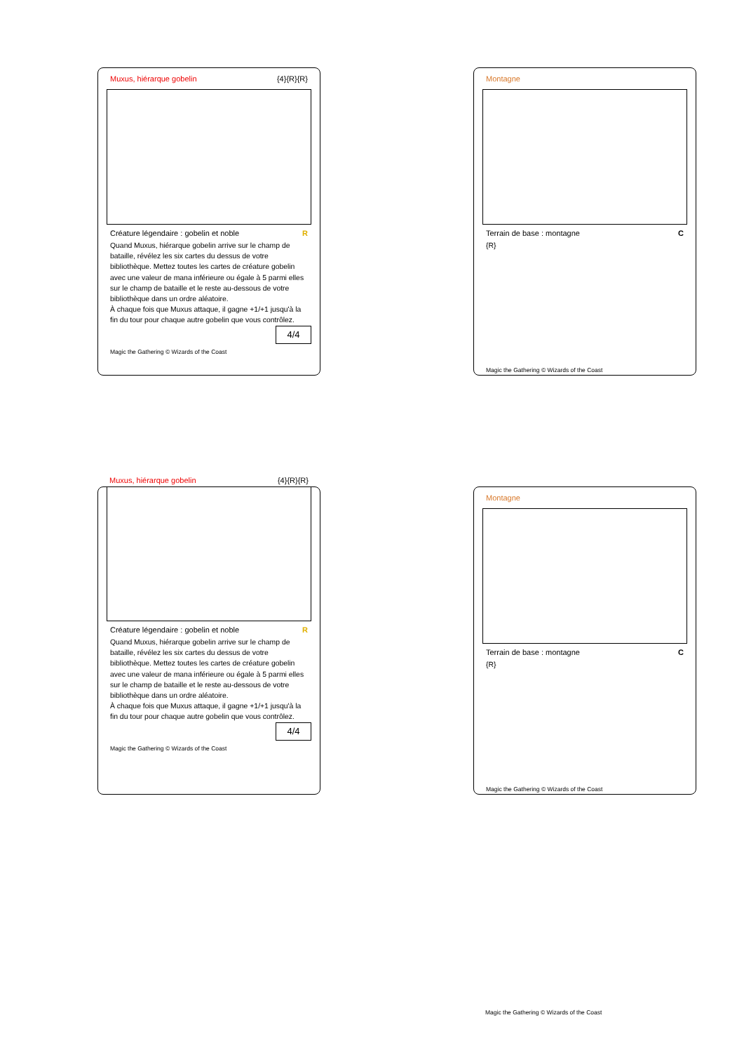Muxus, hiérarque gobelin {4}{R}{R}
Créature légendaire : gobelin et noble R
Quand Muxus, hiérarque gobelin arrive sur le champ de bataille, révélez les six cartes du dessus de votre bibliothèque. Mettez toutes les cartes de créature gobelin avec une valeur de mana inférieure ou égale à 5 parmi elles sur le champ de bataille et le reste au-dessous de votre bibliothèque dans un ordre aléatoire.
À chaque fois que Muxus attaque, il gagne +1/+1 jusqu'à la fin du tour pour chaque autre gobelin que vous contrôlez.
4/4
Magic the Gathering © Wizards of the Coast
Montagne
Terrain de base : montagne C
{R}
Magic the Gathering © Wizards of the Coast
Muxus, hiérarque gobelin {4}{R}{R}
Créature légendaire : gobelin et noble R
Quand Muxus, hiérarque gobelin arrive sur le champ de bataille, révélez les six cartes du dessus de votre bibliothèque. Mettez toutes les cartes de créature gobelin avec une valeur de mana inférieure ou égale à 5 parmi elles sur le champ de bataille et le reste au-dessous de votre bibliothèque dans un ordre aléatoire.
À chaque fois que Muxus attaque, il gagne +1/+1 jusqu'à la fin du tour pour chaque autre gobelin que vous contrôlez.
4/4
Magic the Gathering © Wizards of the Coast
Montagne
Terrain de base : montagne C
{R}
Magic the Gathering © Wizards of the Coast
Magic the Gathering © Wizards of the Coast